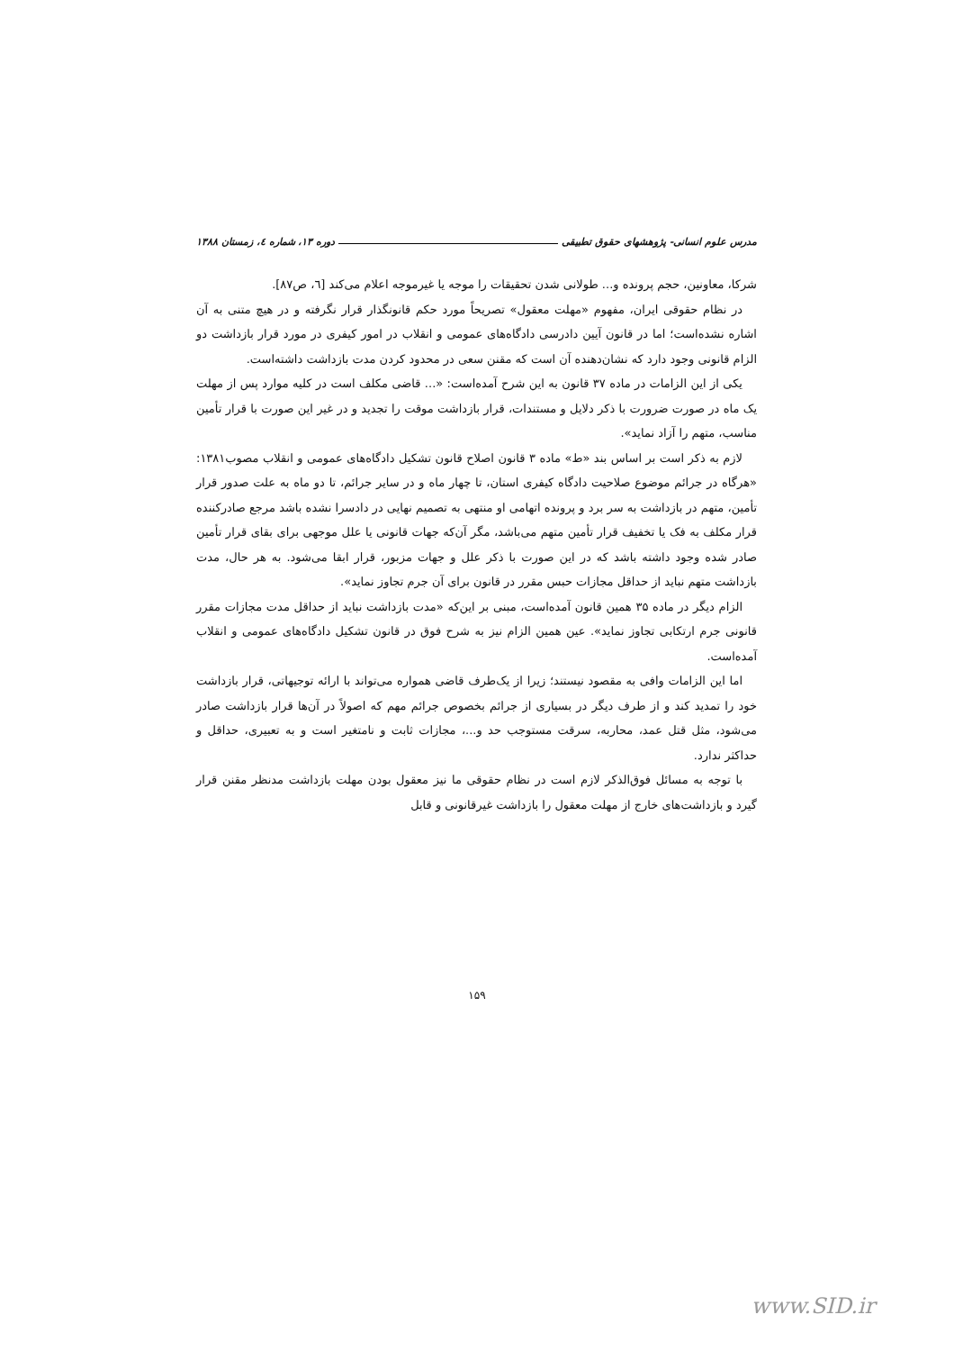مدرس علوم انسانی- پژوهشهای حقوق تطبیقی دوره ۱۳، شماره ٤، زمستان ۱۳۸۸
شرکا، معاونین، حجم پرونده و... طولانی شدن تحقیقات را موجه یا غیرموجه اعلام می‌کند [٦، ص۸۷].
در نظام حقوقی ایران، مفهوم «مهلت معقول» تصریحاً مورد حکم قانونگذار قرار نگرفته و در هیچ متنی به آن اشاره نشده‌است؛ اما در قانون آیین دادرسی دادگاه‌های عمومی و انقلاب در امور کیفری در مورد قرار بازداشت دو الزام قانونی وجود دارد که نشان‌دهنده آن است که مقنن سعی در محدود کردن مدت بازداشت داشته‌است.
یکی از این الزامات در ماده ۳۷ قانون به این شرح آمده‌است: «... قاضی مکلف است در کلیه موارد پس از مهلت یک ماه در صورت ضرورت با ذکر دلایل و مستندات، قرار بازداشت موقت را تجدید و در غیر این صورت با قرار تأمین مناسب، متهم را آزاد نماید».
لازم به ذکر است بر اساس بند «ط» ماده ۳ قانون اصلاح قانون تشکیل دادگاه‌های عمومی و انقلاب مصوب۱۳۸۱: «هرگاه در جرائم موضوع صلاحیت دادگاه کیفری استان، تا چهار ماه و در سایر جرائم، تا دو ماه به علت صدور قرار تأمین، متهم در بازداشت به سر برد و پرونده اتهامی او منتهی به تصمیم نهایی در دادسرا نشده باشد مرجع صادرکننده قرار مکلف به فک یا تخفیف قرار تأمین متهم می‌باشد، مگر آن‌که جهات قانونی یا علل موجهی برای بقای قرار تأمین صادر شده وجود داشته باشد که در این صورت با ذکر علل و جهات مزبور، قرار ابقا می‌شود. به هر حال، مدت بازداشت متهم نباید از حداقل مجازات حبس مقرر در قانون برای آن جرم تجاوز نماید».
الزام دیگر در ماده ۳۵ همین قانون آمده‌است، مبنی بر این‌که «مدت بازداشت نباید از حداقل مدت مجازات مقرر قانونی جرم ارتکابی تجاوز نماید». عین همین الزام نیز به شرح فوق در قانون تشکیل دادگاه‌های عمومی و انقلاب آمده‌است.
اما این الزامات وافی به مقصود نیستند؛ زیرا از یک‌طرف قاضی همواره می‌تواند با ارائه توجیهاتی، قرار بازداشت خود را تمدید کند و از طرف دیگر در بسیاری از جرائم بخصوص جرائم مهم که اصولاً در آن‌ها قرار بازداشت صادر می‌شود، مثل قتل عمد، محاربه، سرقت مستوجب حد و...، مجازات ثابت و نامتغیر است و به تعبیری، حداقل و حداکثر ندارد.
با توجه به مسائل فوق‌الذکر لازم است در نظام حقوقی ما نیز معقول بودن مهلت بازداشت مدنظر مقنن قرار گیرد و بازداشت‌های خارج از مهلت معقول را بازداشت غیرقانونی و قابل
۱۵۹
www.SID.ir